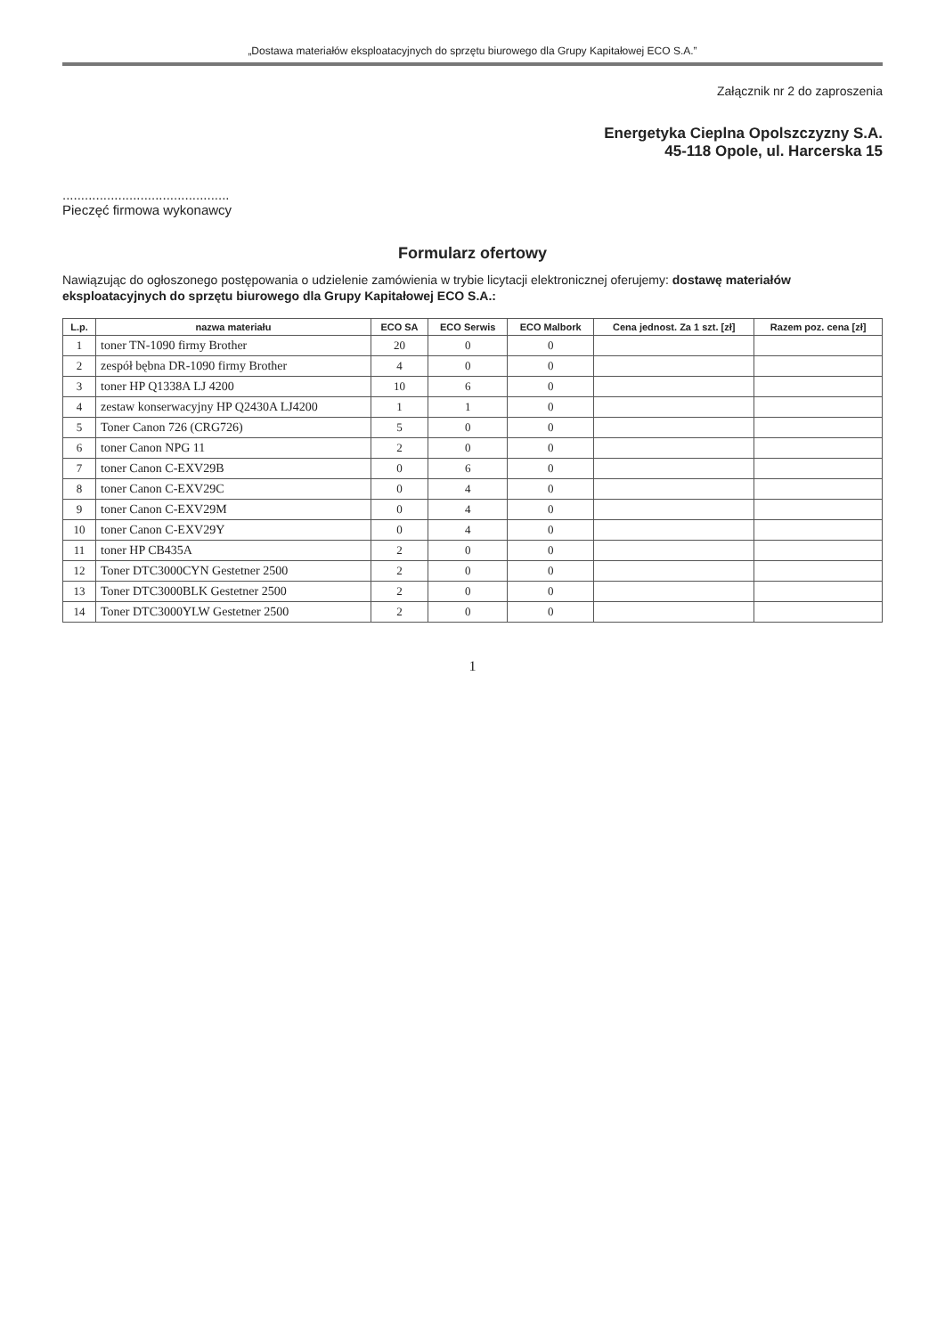„Dostawa materiałów eksploatacyjnych do sprzętu biurowego dla Grupy Kapitałowej ECO S.A.”
Załącznik nr 2 do zaproszenia
Energetyka Cieplna Opolszczyzny S.A.
45-118 Opole, ul. Harcerska 15
.............................................
Pieczęć firmowa wykonawcy
Formularz ofertowy
Nawiązując do ogłoszonego postępowania o udzielenie zamówienia w trybie licytacji elektronicznej oferujemy: dostawę materiałów eksploatacyjnych do sprzętu biurowego dla Grupy Kapitałowej ECO S.A.:
| L.p. | nazwa materiału | ECO SA | ECO Serwis | ECO Malbork | Cena jednost. Za 1 szt. [zł] | Razem poz. cena [zł] |
| --- | --- | --- | --- | --- | --- | --- |
| 1 | toner TN-1090 firmy Brother | 20 | 0 | 0 | | |
| 2 | zespół bębna DR-1090 firmy Brother | 4 | 0 | 0 | | |
| 3 | toner HP Q1338A LJ 4200 | 10 | 6 | 0 | | |
| 4 | zestaw konserwacyjny HP Q2430A LJ4200 | 1 | 1 | 0 | | |
| 5 | Toner Canon 726 (CRG726) | 5 | 0 | 0 | | |
| 6 | toner Canon NPG 11 | 2 | 0 | 0 | | |
| 7 | toner Canon C-EXV29B | 0 | 6 | 0 | | |
| 8 | toner Canon C-EXV29C | 0 | 4 | 0 | | |
| 9 | toner Canon C-EXV29M | 0 | 4 | 0 | | |
| 10 | toner Canon C-EXV29Y | 0 | 4 | 0 | | |
| 11 | toner HP CB435A | 2 | 0 | 0 | | |
| 12 | Toner DTC3000CYN Gestetner 2500 | 2 | 0 | 0 | | |
| 13 | Toner DTC3000BLK Gestetner 2500 | 2 | 0 | 0 | | |
| 14 | Toner DTC3000YLW Gestetner 2500 | 2 | 0 | 0 | | |
1